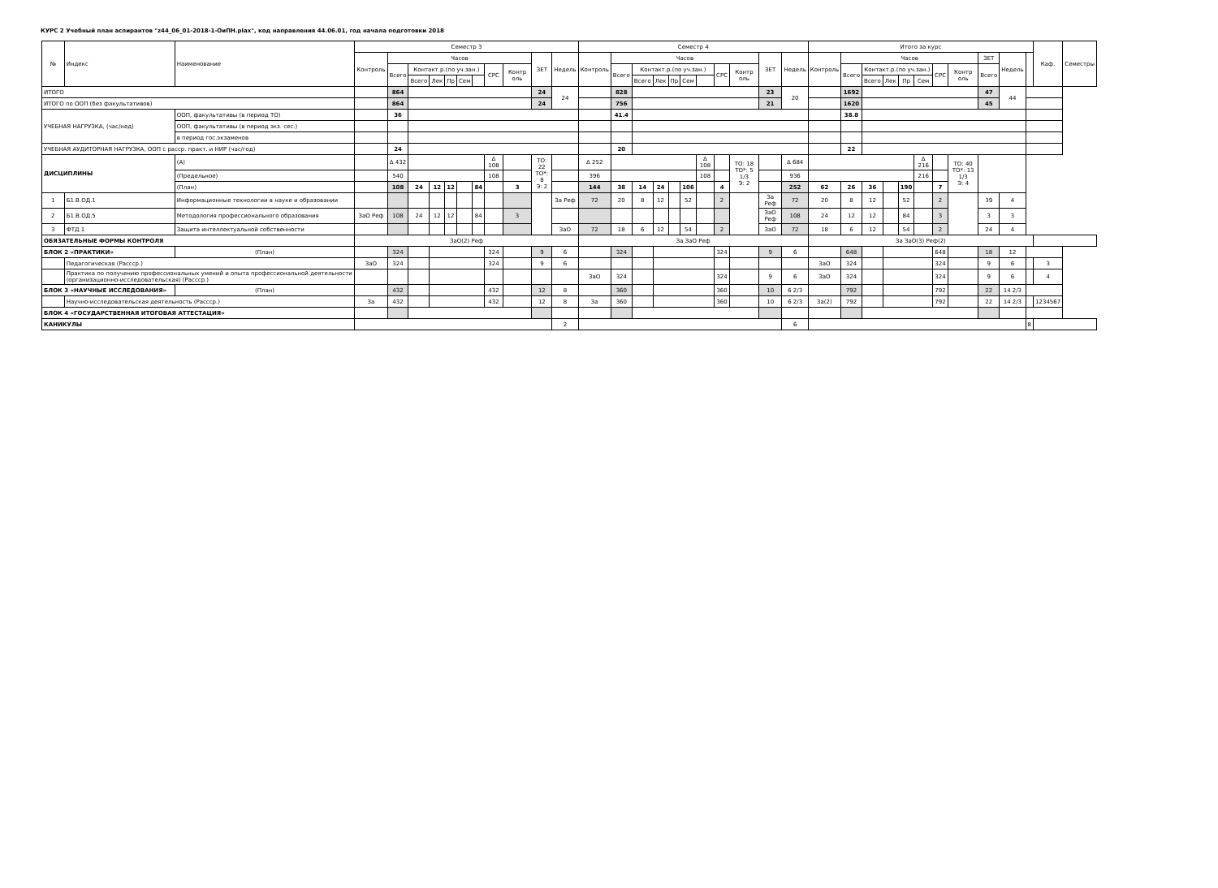КУРС 2 Учебный план аспирантов "z44_06_01-2018-1-ОиПН.plax", код направления 44.06.01, год начала подготовки 2018
| № | Индекс | Наименование | | Семестр 3 | | | | | | | | | | | Семестр 4 | | | | | | | | | | | Итого за курс | | | | | | | | | | | Каф. | Семестры |
| --- | --- | --- | --- | --- | --- | --- | --- | --- | --- | --- | --- | --- | --- | --- | --- | --- | --- | --- | --- | --- | --- | --- | --- | --- | --- | --- | --- | --- | --- | --- | --- | --- | --- | --- | --- | --- | --- | --- |
| | | | | Контроль | Часов | | | | | | | | ЗЕТ | Недель | Контроль | Часов | | | | | | | | ЗЕТ | Недель | Контроль | Часов | | | | | | | ЗЕТ | Недель | | | |
| | | | | | Всего | Контакт.р.(по уч.зан.) | | | | | СРС | Контр оль | | | | Всего | Контакт.р.(по уч.зан.) | | | | | СРС | Контр оль | | | | Всего | Контакт.р.(по уч.зан.) | | | | СРС | Контр оль | Всего | | | | |
| | | | | | | Всего | Лек | Пр | Сем | | | | | | | | Всего | Лек | Пр | Сем | | | | | | | | Всего | Лек | Пр | Сем | | | | | | | |
| ИТОГО | | | | | 864 | | | | | | | | 24 | 24 | | 828 | | | | | | | | 23 | 20 | | 1692 | | | | | | | 47 | 44 | | | |
| ИТОГО по ООП (без факультативов) | | | | | 864 | | | | | | | | 24 | | | 756 | | | | | | | | 21 | | | 1620 | | | | | | | 45 | | | | |
| УЧЕБНАЯ НАГРУЗКА, (час/нед) | | ООП, факультативы (в период ТО) | | | 36 | | | | | | | | | | | 41.4 | | | | | | | | | | | 38.8 | | | | | | | | | | | |
| | | ООП, факультативы (в период экз. сес.) | | | | | | | | | | | | | | | | | | | | | | | | | | | | | | | | | | | | |
| | | в период гос.экзаменов | | | | | | | | | | | | | | | | | | | | | | | | | | | | | | | | | | | | |
| УЧЕБНАЯ АУДИТОРНАЯ НАГРУЗКА, ООП с расср. практ. и НИР (час/год) | | | | | 24 | | | | | | | | | | | 20 | | | | | | | | | | | 22 | | | | | | | | | | | |
| ДИСЦИПЛИНЫ | | | (А) | | Δ 432 | | | | | | Δ 108 | | ТО: 22 ТО*: 8 Э: 2 | | Δ 252 | | | | | | Δ 108 | | ТО: 18 ТО*: 5 1/3 Э: 2 | | Δ 684 | | | | | | Δ 216 | | ТО: 40 ТО*: 13 1/3 Э: 4 | | | | | |
| | | | (Предельное) | | 540 | | | | | | 108 | | | | 396 | | | | | | 108 | | | | 936 | | | | | | 216 | | | | | | | |
| | | | (План) | | 108 | 24 | 12 | 12 | | 84 | | 3 | | | 144 | 38 | 14 | 24 | | 106 | | 4 | | | 252 | 62 | 26 | 36 | | 190 | | 7 | | | | | | |
| 1 | Б1.В.ОД.1 | Информационные технологии в науке и образовании | | | | | | | | | | | | За Реф | 72 | 20 | 8 | 12 | | 52 | | 2 | | За Реф | 72 | 20 | 8 | 12 | | 52 | | 2 | | 39 | 4 | | | |
| 2 | Б1.В.ОД.5 | Методология профессионального образования | | ЗаО Реф | 108 | 24 | 12 | 12 | | 84 | | 3 | | | | | | | | | | | | ЗаО Реф | 108 | 24 | 12 | 12 | | 84 | | 3 | | 3 | 3 | | | |
| 3 | ФТД.1 | Защита интеллектуальной собственности | | | | | | | | | | | | ЗаО | 72 | 18 | 6 | 12 | | 54 | | 2 | | ЗаО | 72 | 18 | 6 | 12 | | 54 | | 2 | | 24 | 4 | | | |
| ОБЯЗАТЕЛЬНЫЕ ФОРМЫ КОНТРОЛЯ | | | | ЗаО(2) Реф | | | | | | | | | | | За ЗаО Реф | | | | | | | | | | | За ЗаО(3) Реф(2) | | | | | | | | | | | | |
| БЛОК 2 «ПРАКТИКИ» | | | (План) | | 324 | | | | | | 324 | | 9 | 6 | | 324 | | | | | | 324 | | 9 | 6 | | 648 | | | | | 648 | | 18 | 12 | | | |
| | Педагогическая (Рассср.) | | | ЗаО | 324 | | | | | | 324 | | 9 | 6 | | | | | | | | | | | | ЗаО | 324 | | | | | 324 | | 9 | 6 | | 3 | |
| | Практика по получению профессиональных умений и опыта профессиональной деятельности (организационно-исследовательская) (Рассср.) | | | | | | | | | | | | | | ЗаО | 324 | | | | | | 324 | | 9 | 6 | ЗаО | 324 | | | | | 324 | | 9 | 6 | | 4 | |
| БЛОК 3 «НАУЧНЫЕ ИССЛЕДОВАНИЯ» | | | (План) | | 432 | | | | | | 432 | | 12 | 8 | | 360 | | | | | | 360 | | 10 | 6 2/3 | | 792 | | | | | 792 | | 22 | 14 2/3 | | | |
| | Научно-исследовательская деятельность (Рассср.) | | | За | 432 | | | | | | 432 | | 12 | 8 | За | 360 | | | | | | 360 | | 10 | 6 2/3 | За(2) | 792 | | | | | 792 | | 22 | 14 2/3 | | 1234567 | |
| БЛОК 4 «ГОСУДАРСТВЕННАЯ ИТОГОВАЯ АТТЕСТАЦИЯ» | | | | | | | | | | | | | | | | | | | | | | | | | | | | | | | | | | | | | | |
| КАНИКУЛЫ | | | | | | | | | | | | | | 2 | | | | | | | | | | | 6 | | | | | | | | | | | 8 | | |